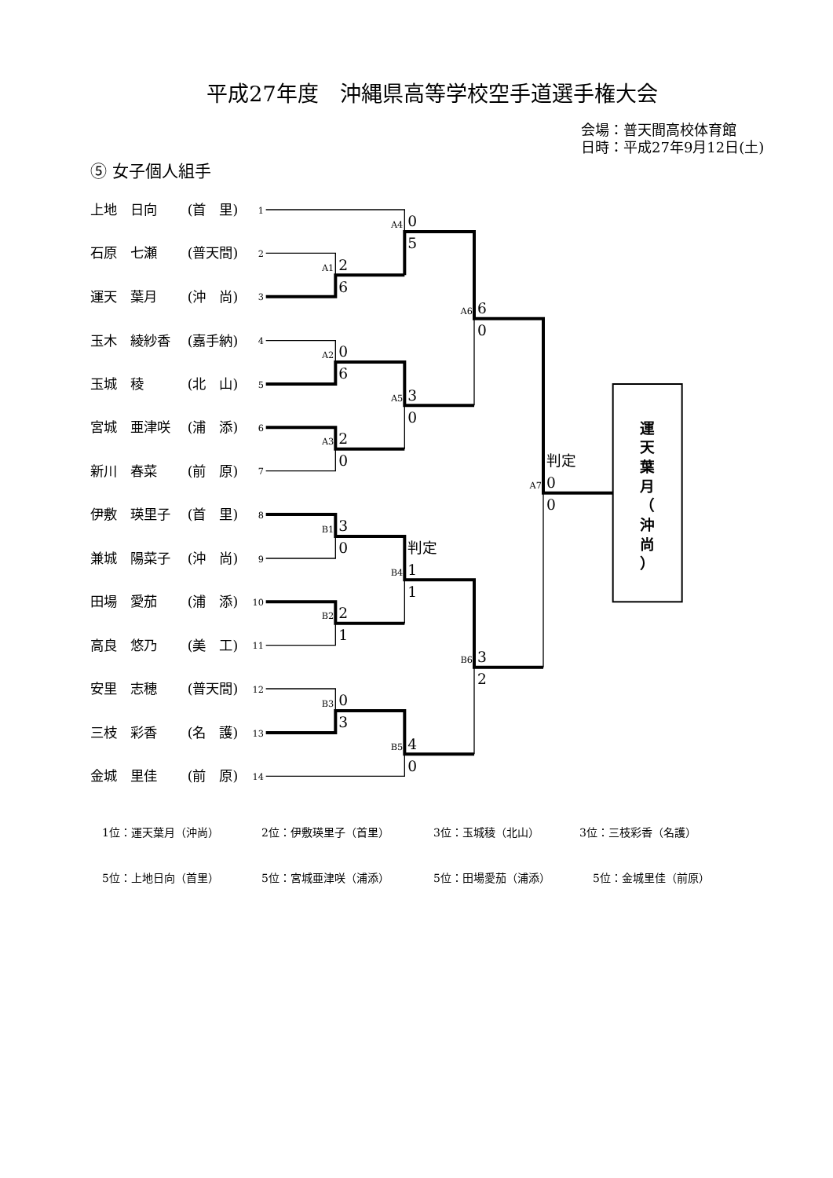平成27年度　沖縄県高等学校空手道選手権大会
会場：普天間高校体育館
日時：平成27年9月12日(土)
⑤ 女子個人組手
上地　日向
(首　里)
石原　七瀬
(普天間)
運天　葉月
(沖　尚)
玉木　綾紗香
(嘉手納)
玉城　稜
(北　山)
宮城　亜津咲
(浦　添)
新川　春菜
(前　原)
伊敷　瑛里子
(首　里)
兼城　陽菜子
(沖　尚)
田場　愛茄
(浦　添)
高良　悠乃
(美　工)
安里　志穂
(普天間)
三枝　彩香
(名　護)
金城　里佳
(前　原)
1
2
3
4
5
6
7
8
9
10
11
12
13
14
A1
A4
A2
A3
A5
A6
B1
B2
B4
B3
B5
B6
A7
2
6
0
5
0
6
2
0
3
0
6
0
3
0
2
1
判定
1
1
0
3
4
0
3
2
判定
0
0
運
天
葉
月
（
沖
尚
）
1位：運天葉月（沖尚） 2位：伊敷瑛里子（首里） 3位：玉城稜（北山） 3位：三枝彩香（名護）
5位：上地日向（首里） 5位：宮城亜津咲（浦添） 5位：田場愛茄（浦添） 5位：金城里佳（前原）